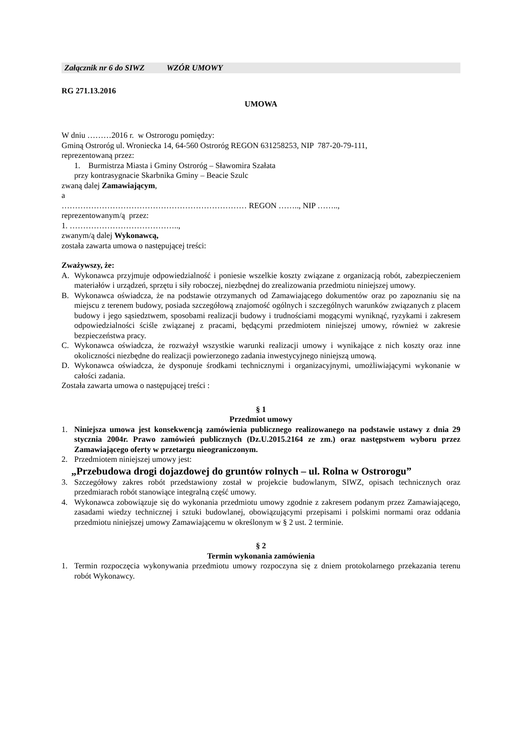Załącznik nr 6 do SIWZ WZÓR UMOWY
RG 271.13.2016
UMOWA
W dniu ………2016 r. w Ostrorogu pomiędzy:
Gminą Ostroróg ul. Wroniecka 14, 64-560 Ostroróg REGON 631258253, NIP 787-20-79-111,
reprezentowaną przez:
1. Burmistrza Miasta i Gminy Ostroróg – Sławomira Szałata
przy kontrasygnacie Skarbnika Gminy – Beacie Szulc
zwaną dalej Zamawiającym,
a
…………………………………………………………… REGON …….., NIP ……..,
reprezentowanym/ą przez:
1. …………………………………..,
zwanym/ą dalej Wykonawcą,
została zawarta umowa o następującej treści:
Zważywszy, że:
A. Wykonawca przyjmuje odpowiedzialność i poniesie wszelkie koszty związane z organizacją robót, zabezpieczeniem materiałów i urządzeń, sprzętu i siły roboczej, niezbędnej do zrealizowania przedmiotu niniejszej umowy.
B. Wykonawca oświadcza, że na podstawie otrzymanych od Zamawiającego dokumentów oraz po zapoznaniu się na miejscu z terenem budowy, posiada szczegółową znajomość ogólnych i szczególnych warunków związanych z placem budowy i jego sąsiedztwem, sposobami realizacji budowy i trudnościami mogącymi wyniknąć, ryzykami i zakresem odpowiedzialności ściśle związanej z pracami, będącymi przedmiotem niniejszej umowy, również w zakresie bezpieczeństwa pracy.
C. Wykonawca oświadcza, że rozważył wszystkie warunki realizacji umowy i wynikające z nich koszty oraz inne okoliczności niezbędne do realizacji powierzonego zadania inwestycyjnego niniejszą umową.
D. Wykonawca oświadcza, że dysponuje środkami technicznymi i organizacyjnymi, umożliwiającymi wykonanie w całości zadania.
Została zawarta umowa o następującej treści :
§ 1
Przedmiot umowy
1. Niniejsza umowa jest konsekwencją zamówienia publicznego realizowanego na podstawie ustawy z dnia 29 stycznia 2004r. Prawo zamówień publicznych (Dz.U.2015.2164 ze zm.) oraz następstwem wyboru przez Zamawiającego oferty w przetargu nieograniczonym.
2. Przedmiotem niniejszej umowy jest:
„Przebudowa drogi dojazdowej do gruntów rolnych – ul. Rolna w Ostrorogu”
3. Szczegółowy zakres robót przedstawiony został w projekcie budowlanym, SIWZ, opisach technicznych oraz przedmiarach robót stanowiące integralną część umowy.
4. Wykonawca zobowiązuje się do wykonania przedmiotu umowy zgodnie z zakresem podanym przez Zamawiającego, zasadami wiedzy technicznej i sztuki budowlanej, obowiązującymi przepisami i polskimi normami oraz oddania przedmiotu niniejszej umowy Zamawiającemu w określonym w § 2 ust. 2 terminie.
§ 2
Termin wykonania zamówienia
1. Termin rozpoczęcia wykonywania przedmiotu umowy rozpoczyna się z dniem protokolarnego przekazania terenu robót Wykonawcy.